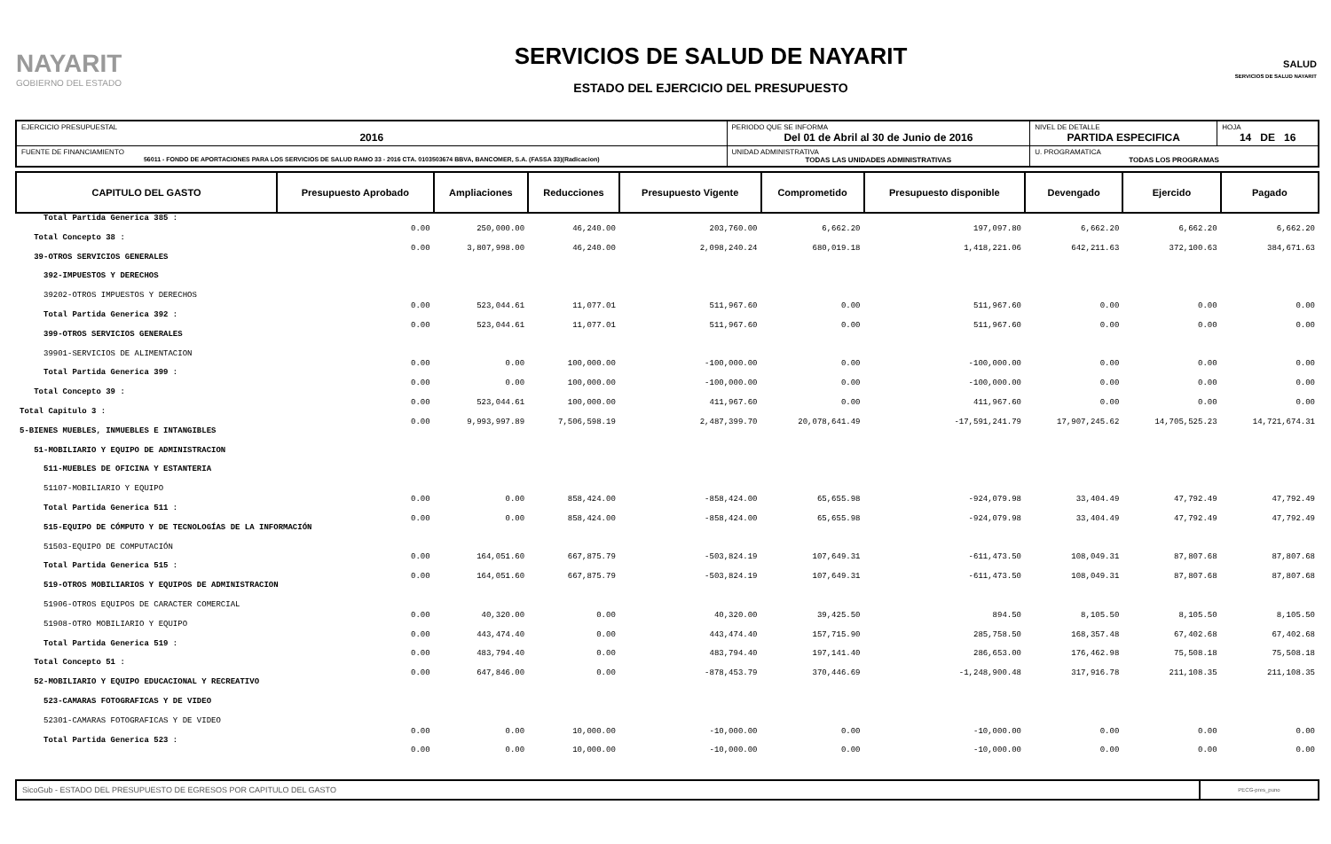NAYARIT
GOBIERNO DEL ESTADO
SERVICIOS DE SALUD DE NAYARIT
ESTADO DEL EJERCICIO DEL PRESUPUESTO
SALUD
SERVICIOS DE SALUD NAYARIT
| EJERCICIO PRESUPUESTAL 2016 | PERIODO QUE SE INFORMA Del 01 de Abril al 30 de Junio de 2016 | | NIVEL DE DETALLE PARTIDA ESPECIFICA | HOJA 14 DE 16 |
| FUENTE DE FINANCIAMIENTO 56011 - FONDO DE APORTACIONES PARA LOS SERVICIOS DE SALUD RAMO 33 - 2016 CTA. 0103503674 BBVA, BANCOMER, S.A. (FASSA 33)(Radicacion) | | UNIDAD ADMINISTRATIVA TODAS LAS UNIDADES ADMINISTRATIVAS | U. PROGRAMATICA TODAS LOS PROGRAMAS | |
| CAPITULO DEL GASTO | Presupuesto Aprobado | Ampliaciones | Reducciones | Presupuesto Vigente | Comprometido | Presupuesto disponible | Devengado | Ejercido | Pagado |
| --- | --- | --- | --- | --- | --- | --- | --- | --- | --- |
| Total Partida Generica 385 : | 0.00 | 250,000.00 | 46,240.00 | 203,760.00 | 6,662.20 | 197,097.80 | 6,662.20 | 6,662.20 | 6,662.20 |
| Total Concepto 38 : | 0.00 | 3,807,998.00 | 46,240.00 | 2,098,240.24 | 680,019.18 | 1,418,221.06 | 642,211.63 | 372,100.63 | 384,671.63 |
| 39-OTROS SERVICIOS GENERALES | | | | | | | | | |
| 392-IMPUESTOS Y DERECHOS | | | | | | | | | |
| 39202-OTROS IMPUESTOS Y DERECHOS | 0.00 | 523,044.61 | 11,077.01 | 511,967.60 | 0.00 | 511,967.60 | 0.00 | 0.00 | 0.00 |
| Total Partida Generica 392 : | 0.00 | 523,044.61 | 11,077.01 | 511,967.60 | 0.00 | 511,967.60 | 0.00 | 0.00 | 0.00 |
| 399-OTROS SERVICIOS GENERALES | | | | | | | | | |
| 39901-SERVICIOS DE ALIMENTACION | 0.00 | 0.00 | 100,000.00 | -100,000.00 | 0.00 | -100,000.00 | 0.00 | 0.00 | 0.00 |
| Total Partida Generica 399 : | 0.00 | 0.00 | 100,000.00 | -100,000.00 | 0.00 | -100,000.00 | 0.00 | 0.00 | 0.00 |
| Total Concepto 39 : | 0.00 | 523,044.61 | 100,000.00 | 411,967.60 | 0.00 | 411,967.60 | 0.00 | 0.00 | 0.00 |
| Total Capitulo 3 : | 0.00 | 9,993,997.89 | 7,506,598.19 | 2,487,399.70 | 20,078,641.49 | -17,591,241.79 | 17,907,245.62 | 14,705,525.23 | 14,721,674.31 |
| 5-BIENES MUEBLES, INMUEBLES E INTANGIBLES | | | | | | | | | |
| 51-MOBILIARIO Y EQUIPO DE ADMINISTRACION | | | | | | | | | |
| 511-MUEBLES DE OFICINA Y ESTANTERIA | | | | | | | | | |
| 51107-MOBILIARIO Y EQUIPO | 0.00 | 0.00 | 858,424.00 | -858,424.00 | 65,655.98 | -924,079.98 | 33,404.49 | 47,792.49 | 47,792.49 |
| Total Partida Generica 511 : | 0.00 | 0.00 | 858,424.00 | -858,424.00 | 65,655.98 | -924,079.98 | 33,404.49 | 47,792.49 | 47,792.49 |
| 515-EQUIPO DE CÓMPUTO Y DE TECNOLOGÍAS DE LA INFORMACIÓN | | | | | | | | | |
| 51503-EQUIPO DE COMPUTACIÓN | 0.00 | 164,051.60 | 667,875.79 | -503,824.19 | 107,649.31 | -611,473.50 | 108,049.31 | 87,807.68 | 87,807.68 |
| Total Partida Generica 515 : | 0.00 | 164,051.60 | 667,875.79 | -503,824.19 | 107,649.31 | -611,473.50 | 108,049.31 | 87,807.68 | 87,807.68 |
| 519-OTROS MOBILIARIOS Y EQUIPOS DE ADMINISTRACION | | | | | | | | | |
| 51906-OTROS EQUIPOS DE CARACTER COMERCIAL | 0.00 | 40,320.00 | 0.00 | 40,320.00 | 39,425.50 | 894.50 | 8,105.50 | 8,105.50 | 8,105.50 |
| 51908-OTRO MOBILIARIO Y EQUIPO | 0.00 | 443,474.40 | 0.00 | 443,474.40 | 157,715.90 | 285,758.50 | 168,357.48 | 67,402.68 | 67,402.68 |
| Total Partida Generica 519 : | 0.00 | 483,794.40 | 0.00 | 483,794.40 | 197,141.40 | 286,653.00 | 176,462.98 | 75,508.18 | 75,508.18 |
| Total Concepto 51 : | 0.00 | 647,846.00 | 0.00 | -878,453.79 | 370,446.69 | -1,248,900.48 | 317,916.78 | 211,108.35 | 211,108.35 |
| 52-MOBILIARIO Y EQUIPO EDUCACIONAL Y RECREATIVO | | | | | | | | | |
| 523-CAMARAS FOTOGRAFICAS Y DE VIDEO | | | | | | | | | |
| 52301-CAMARAS FOTOGRAFICAS Y DE VIDEO | 0.00 | 0.00 | 10,000.00 | -10,000.00 | 0.00 | -10,000.00 | 0.00 | 0.00 | 0.00 |
| Total Partida Generica 523 : | 0.00 | 0.00 | 10,000.00 | -10,000.00 | 0.00 | -10,000.00 | 0.00 | 0.00 | 0.00 |
| SicoGub - ESTADO DEL PRESUPUESTO DE EGRESOS POR CAPITULO DEL GASTO | PECG-pres_puno |